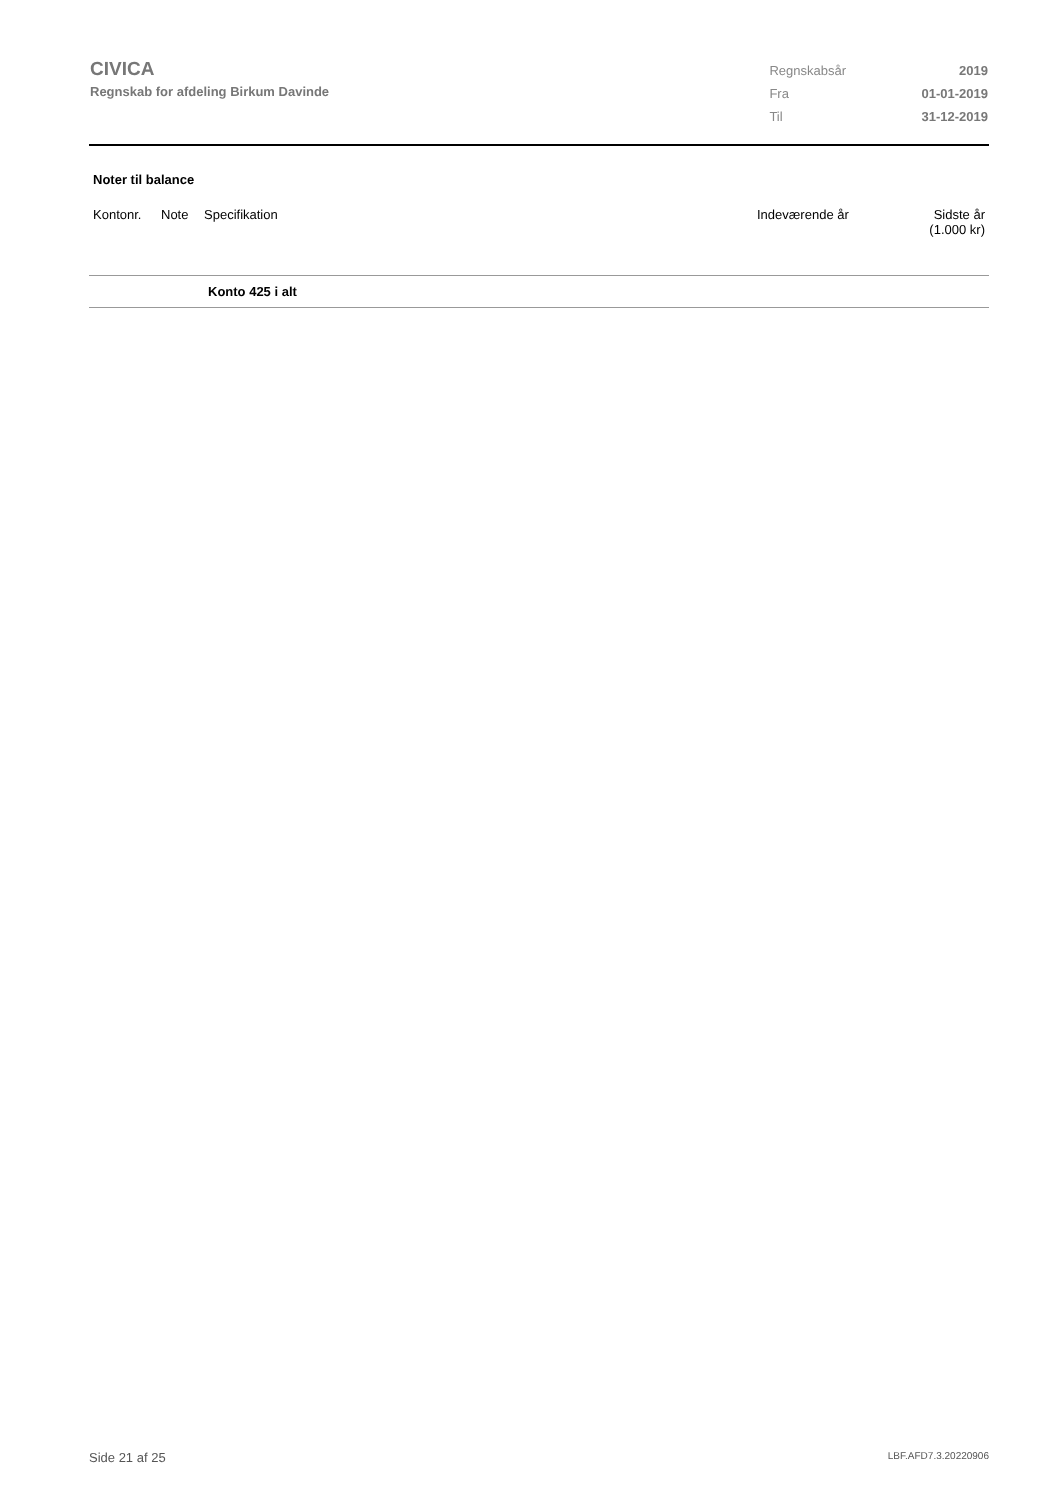CIVICA
Regnskab for afdeling Birkum Davinde
| Regnskabsår | 2019 |
| Fra | 01-01-2019 |
| Til | 31-12-2019 |
Noter til balance
| Kontonr. | Note | Specifikation | Indeværende år | Sidste år (1.000 kr) |
| --- | --- | --- | --- | --- |
| | | Konto 425 i alt | | |
Side 21 af 25 LBF.AFD7.3.20220906